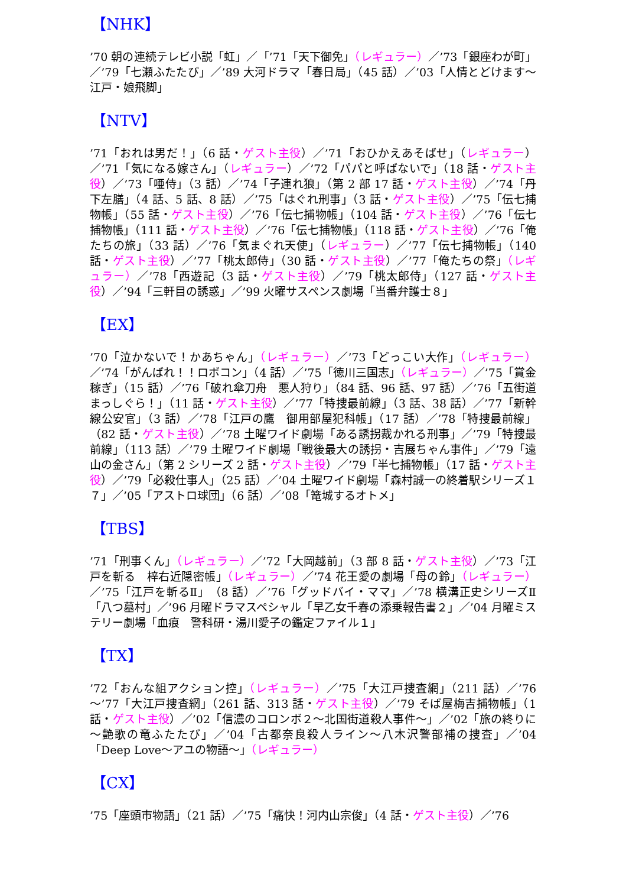【NHK】
’70 朝の連続テレビ小説「虹」／「’71「天下御免」（レギュラー）／’73「銀座わが町」／’79「七瀬ふたたび」／’89 大河ドラマ「春日局」（45 話）／’03「人情とどけます～江戸・娘飛脚」
【NTV】
’71「おれは男だ！」（6 話・ゲスト主役）／’71「おひかえあそばせ」（レギュラー）／’71「気になる嫁さん」（レギュラー）／’72「パパと呼ばないで」（18 話・ゲスト主役）／’73「唖侍」（3 話）／’74「子連れ狼」（第 2 部 17 話・ゲスト主役）／’74「丹下左膳」（4 話、5 話、8 話）／’75「はぐれ刑事」（3 話・ゲスト主役）／’75「伝七捕物帳」（55 話・ゲスト主役）／’76「伝七捕物帳」（104 話・ゲスト主役）／’76「伝七捕物帳」（111 話・ゲスト主役）／’76「伝七捕物帳」（118 話・ゲスト主役）／’76「俺たちの旅」（33 話）／’76「気まぐれ天使」（レギュラー）／’77「伝七捕物帳」（140 話・ゲスト主役）／’77「桃太郎侍」（30 話・ゲスト主役）／’77「俺たちの祭」（レギュラー）／’78「西遊記（3 話・ゲスト主役）／’79「桃太郎侍」（127 話・ゲスト主役）／’94「三軒目の誘惑」／’99 火曜サスペンス劇場「当番弁護士８」
【EX】
’70「泣かないで！かあちゃん」（レギュラー）／’73「どっこい大作」（レギュラー）／’74「がんばれ！！ロボコン」（4 話）／’75「徳川三国志」（レギュラー）／’75「賞金稼ぎ」（15 話）／’76「破れ傘刀舟　悪人狩り」（84 話、96 話、97 話）／’76「五街道まっしぐら！」（11 話・ゲスト主役）／’77「特捜最前線」（3 話、38 話）／’77「新幹線公安官」（3 話）／’78「江戸の鷹　御用部屋犯科帳」（17 話）／’78「特捜最前線」（82 話・ゲスト主役）／’78 土曜ワイド劇場「ある誘拐裁かれる刑事」／’79「特捜最前線」（113 話）／’79 土曜ワイド劇場「戦後最大の誘拐・吉展ちゃん事件」／’79「遠山の金さん」（第 2 シリーズ 2 話・ゲスト主役）／’79「半七捕物帳」（17 話・ゲスト主役）／’79「必殺仕事人」（25 話）／’04 土曜ワイド劇場「森村誠一の終着駅シリーズ１７」／’05「アストロ球団」（6 話）／’08「篭城するオトメ」
【TBS】
’71「刑事くん」（レギュラー）／’72「大岡越前」（3 部 8 話・ゲスト主役）／’73「江戸を斬る　梓右近隠密帳」（レギュラー）／’74 花王愛の劇場「母の鈴」（レギュラー）／’75「江戸を斬るⅡ」（8 話）／’76「グッドバイ・ママ」／’78 横溝正史シリーズⅡ「八つ墓村」／’96 月曜ドラマスペシャル「早乙女千春の添乗報告書２」／’04 月曜ミステリー劇場「血痕　警科研・湯川愛子の鑑定ファイル１」
【TX】
’72「おんな組アクション控」（レギュラー）／’75「大江戸捜査網」（211 話）／’76～’77「大江戸捜査網」（261 話、313 話・ゲスト主役）／’79 そば屋梅吉捕物帳」（1 話・ゲスト主役）／’02「信濃のコロンボ２～北国街道殺人事件～」／’02「旅の終りに～艶歌の竜ふたたび」／’04「古都奈良殺人ライン～八木沢警部補の捜査」／’04「Deep Love～アユの物語～」（レギュラー）
【CX】
’75「座頭市物語」（21 話）／’75「痛快！河内山宗俊」（4 話・ゲスト主役）／’76